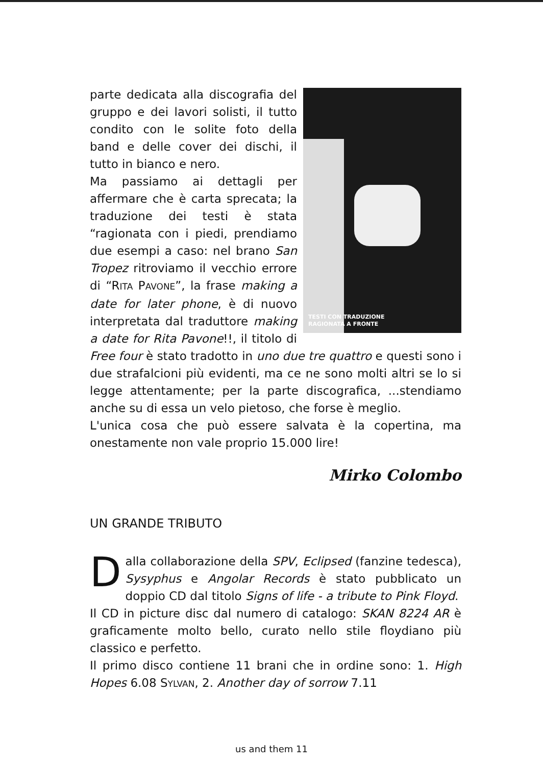TESTI CON TRADUZIONE
RAGIONATA A FRONTE
parte dedicata alla discografia del gruppo e dei lavori solisti, il tutto condito con le solite foto della band e delle cover dei dischi, il tutto in bianco e nero.
Ma passiamo ai dettagli per affermare che è carta sprecata; la traduzione dei testi è stata “ragionata con i piedi, prendiamo due esempi a caso: nel brano San Tropez ritroviamo il vecchio errore di “RITA PAVONE”, la frase making a date for later phone, è di nuovo interpretata dal traduttore making a date for Rita Pavone!!, il titolo di Free four è stato tradotto in uno due tre quattro e questi sono i due strafalcioni più evidenti, ma ce ne sono molti altri se lo si legge attentamente; per la parte discografica, ...stendiamo anche su di essa un velo pietoso, che forse è meglio.
L'unica cosa che può essere salvata è la copertina, ma onestamente non vale proprio 15.000 lire!
Mirko Colombo
UN GRANDE TRIBUTO
Dalla collaborazione della SPV, Eclipsed (fanzine tedesca), Sysyphus e Angolar Records è stato pubblicato un doppio CD dal titolo Signs of life - a tribute to Pink Floyd.
Il CD in picture disc dal numero di catalogo: SKAN 8224 AR è graficamente molto bello, curato nello stile floydiano più classico e perfetto.
Il primo disco contiene 11 brani che in ordine sono: 1. High Hopes 6.08 SYLVAN, 2. Another day of sorrow 7.11
us and them 11